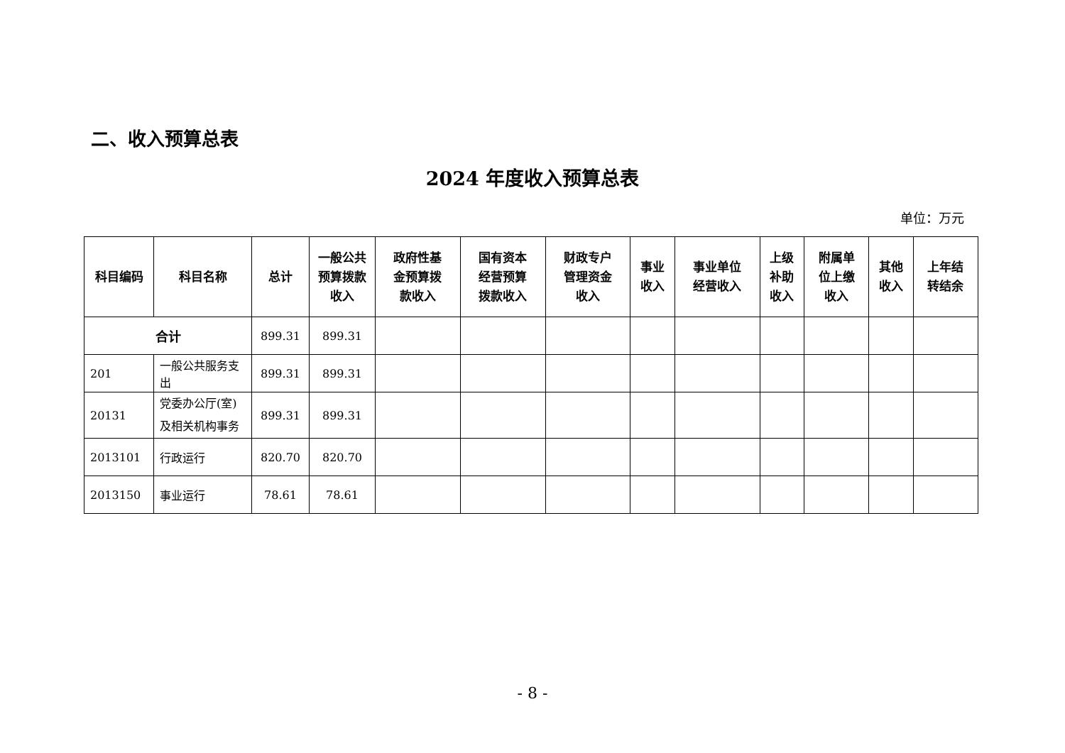二、收入预算总表
2024 年度收入预算总表
单位：万元
| 科目编码 | 科目名称 | 总计 | 一般公共 预算拨款 收入 | 政府性基 金预算拨 款收入 | 国有资本 经营预算 拨款收入 | 财政专户 管理资金 收入 | 事业 收入 | 事业单位 经营收入 | 上级 补助 收入 | 附属单 位上缴 收入 | 其他 收入 | 上年结 转结余 |
| --- | --- | --- | --- | --- | --- | --- | --- | --- | --- | --- | --- | --- |
| 合计 | | 899.31 | 899.31 | | | | | | | | | |
| 201 | 一般公共服务支出 | 899.31 | 899.31 | | | | | | | | | |
| 20131 | 党委办公厅(室)及相关机构事务 | 899.31 | 899.31 | | | | | | | | | |
| 2013101 | 行政运行 | 820.70 | 820.70 | | | | | | | | | |
| 2013150 | 事业运行 | 78.61 | 78.61 | | | | | | | | | |
- 8 -